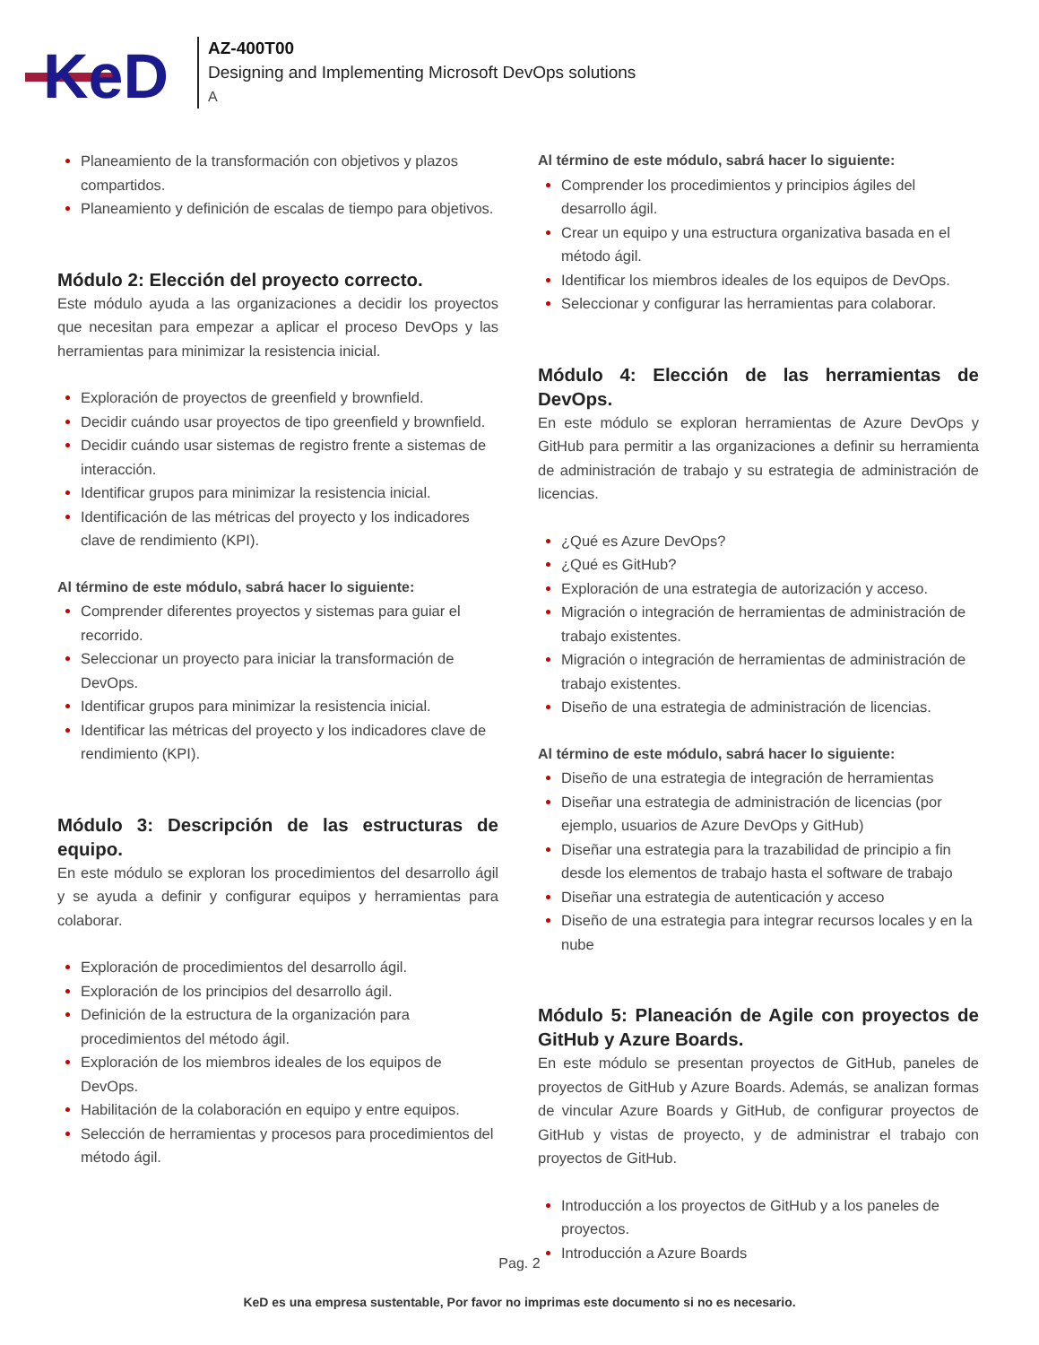KeD
AZ-400T00
Designing and Implementing Microsoft DevOps solutions
A
Planeamiento de la transformación con objetivos y plazos compartidos.
Planeamiento y definición de escalas de tiempo para objetivos.
Módulo 2: Elección del proyecto correcto.
Este módulo ayuda a las organizaciones a decidir los proyectos que necesitan para empezar a aplicar el proceso DevOps y las herramientas para minimizar la resistencia inicial.
Exploración de proyectos de greenfield y brownfield.
Decidir cuándo usar proyectos de tipo greenfield y brownfield.
Decidir cuándo usar sistemas de registro frente a sistemas de interacción.
Identificar grupos para minimizar la resistencia inicial.
Identificación de las métricas del proyecto y los indicadores clave de rendimiento (KPI).
Al término de este módulo, sabrá hacer lo siguiente:
Comprender diferentes proyectos y sistemas para guiar el recorrido.
Seleccionar un proyecto para iniciar la transformación de DevOps.
Identificar grupos para minimizar la resistencia inicial.
Identificar las métricas del proyecto y los indicadores clave de rendimiento (KPI).
Módulo 3: Descripción de las estructuras de equipo.
En este módulo se exploran los procedimientos del desarrollo ágil y se ayuda a definir y configurar equipos y herramientas para colaborar.
Exploración de procedimientos del desarrollo ágil.
Exploración de los principios del desarrollo ágil.
Definición de la estructura de la organización para procedimientos del método ágil.
Exploración de los miembros ideales de los equipos de DevOps.
Habilitación de la colaboración en equipo y entre equipos.
Selección de herramientas y procesos para procedimientos del método ágil.
Al término de este módulo, sabrá hacer lo siguiente:
Comprender los procedimientos y principios ágiles del desarrollo ágil.
Crear un equipo y una estructura organizativa basada en el método ágil.
Identificar los miembros ideales de los equipos de DevOps.
Seleccionar y configurar las herramientas para colaborar.
Módulo 4: Elección de las herramientas de DevOps.
En este módulo se exploran herramientas de Azure DevOps y GitHub para permitir a las organizaciones a definir su herramienta de administración de trabajo y su estrategia de administración de licencias.
¿Qué es Azure DevOps?
¿Qué es GitHub?
Exploración de una estrategia de autorización y acceso.
Migración o integración de herramientas de administración de trabajo existentes.
Migración o integración de herramientas de administración de trabajo existentes.
Diseño de una estrategia de administración de licencias.
Al término de este módulo, sabrá hacer lo siguiente:
Diseño de una estrategia de integración de herramientas
Diseñar una estrategia de administración de licencias (por ejemplo, usuarios de Azure DevOps y GitHub)
Diseñar una estrategia para la trazabilidad de principio a fin desde los elementos de trabajo hasta el software de trabajo
Diseñar una estrategia de autenticación y acceso
Diseño de una estrategia para integrar recursos locales y en la nube
Módulo 5: Planeación de Agile con proyectos de GitHub y Azure Boards.
En este módulo se presentan proyectos de GitHub, paneles de proyectos de GitHub y Azure Boards. Además, se analizan formas de vincular Azure Boards y GitHub, de configurar proyectos de GitHub y vistas de proyecto, y de administrar el trabajo con proyectos de GitHub.
Introducción a los proyectos de GitHub y a los paneles de proyectos.
Introducción a Azure Boards
Pag. 2
KeD es una empresa sustentable, Por favor no imprimas este documento si no es necesario.